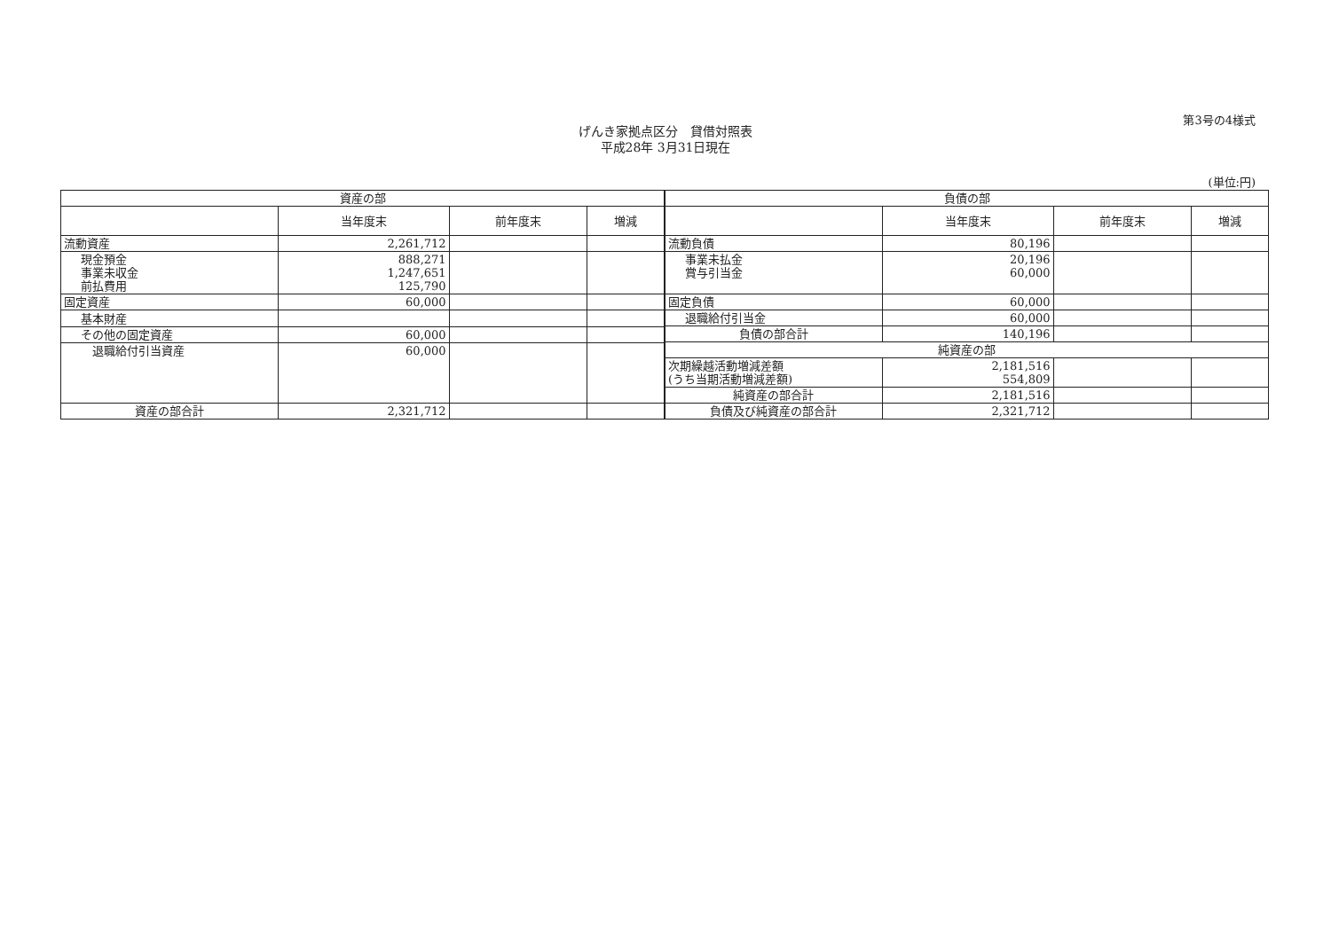第3号の4様式
げんき家拠点区分　貸借対照表
平成28年 3月31日現在
(単位:円)
| 資産の部 | | | |
| --- | --- | --- | --- |
| | 当年度末 | 前年度末 | 増減 |
| 流動資産 | 2,261,712 | | |
| 現金預金 事業未収金 前払費用 | 888,271 1,247,651 125,790 | | |
| 固定資産 | 60,000 | | |
| 基本財産 | | | |
| その他の固定資産 | 60,000 | | |
| 退職給付引当資産 | 60,000 | | |
| 資産の部合計 | 2,321,712 | | |
| 負債の部 | | | |
| --- | --- | --- | --- |
| | 当年度末 | 前年度末 | 増減 |
| 流動負債 | 80,196 | | |
| 事業未払金 賞与引当金 | 20,196 60,000 | | |
| 固定負債 | 60,000 | | |
| 退職給付引当金 | 60,000 | | |
| 負債の部合計 | 140,196 | | |
| 純資産の部 | | | |
| 次期繰越活動増減差額 (うち当期活動増減差額) | 2,181,516 554,809 | | |
| 純資産の部合計 | 2,181,516 | | |
| 負債及び純資産の部合計 | 2,321,712 | | |